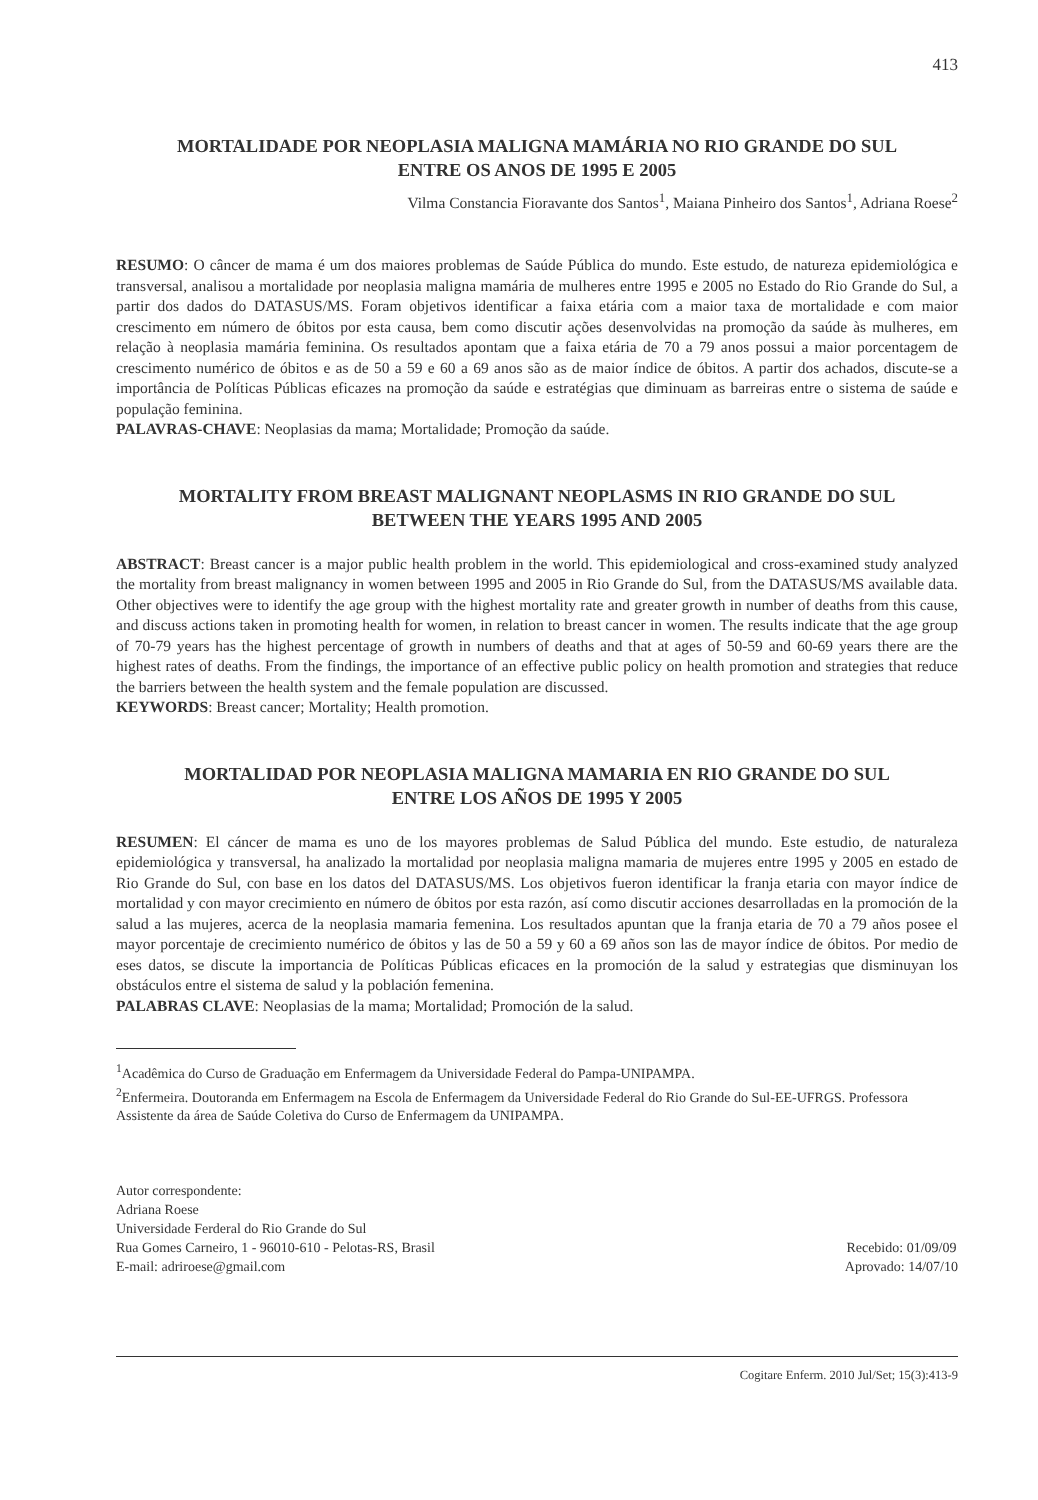413
MORTALIDADE POR NEOPLASIA MALIGNA MAMÁRIA NO RIO GRANDE DO SUL
ENTRE OS ANOS DE 1995 E 2005
Vilma Constancia Fioravante dos Santos<sup>1</sup>, Maiana Pinheiro dos Santos<sup>1</sup>, Adriana Roese<sup>2</sup>
RESUMO: O câncer de mama é um dos maiores problemas de Saúde Pública do mundo. Este estudo, de natureza epidemiológica e transversal, analisou a mortalidade por neoplasia maligna mamária de mulheres entre 1995 e 2005 no Estado do Rio Grande do Sul, a partir dos dados do DATASUS/MS. Foram objetivos identificar a faixa etária com a maior taxa de mortalidade e com maior crescimento em número de óbitos por esta causa, bem como discutir ações desenvolvidas na promoção da saúde às mulheres, em relação à neoplasia mamária feminina. Os resultados apontam que a faixa etária de 70 a 79 anos possui a maior porcentagem de crescimento numérico de óbitos e as de 50 a 59 e 60 a 69 anos são as de maior índice de óbitos. A partir dos achados, discute-se a importância de Políticas Públicas eficazes na promoção da saúde e estratégias que diminuam as barreiras entre o sistema de saúde e população feminina.
PALAVRAS-CHAVE: Neoplasias da mama; Mortalidade; Promoção da saúde.
MORTALITY FROM BREAST MALIGNANT NEOPLASMS IN RIO GRANDE DO SUL
BETWEEN THE YEARS 1995 AND 2005
ABSTRACT: Breast cancer is a major public health problem in the world. This epidemiological and cross-examined study analyzed the mortality from breast malignancy in women between 1995 and 2005 in Rio Grande do Sul, from the DATASUS/MS available data. Other objectives were to identify the age group with the highest mortality rate and greater growth in number of deaths from this cause, and discuss actions taken in promoting health for women, in relation to breast cancer in women. The results indicate that the age group of 70-79 years has the highest percentage of growth in numbers of deaths and that at ages of 50-59 and 60-69 years there are the highest rates of deaths. From the findings, the importance of an effective public policy on health promotion and strategies that reduce the barriers between the health system and the female population are discussed.
KEYWORDS: Breast cancer; Mortality; Health promotion.
MORTALIDAD POR NEOPLASIA MALIGNA MAMARIA EN RIO GRANDE DO SUL
ENTRE LOS AÑOS DE 1995 Y 2005
RESUMEN: El cáncer de mama es uno de los mayores problemas de Salud Pública del mundo. Este estudio, de naturaleza epidemiológica y transversal, ha analizado la mortalidad por neoplasia maligna mamaria de mujeres entre 1995 y 2005 en estado de Rio Grande do Sul, con base en los datos del DATASUS/MS. Los objetivos fueron identificar la franja etaria con mayor índice de mortalidad y con mayor crecimiento en número de óbitos por esta razón, así como discutir acciones desarrolladas en la promoción de la salud a las mujeres, acerca de la neoplasia mamaria femenina. Los resultados apuntan que la franja etaria de 70 a 79 años posee el mayor porcentaje de crecimiento numérico de óbitos y las de 50 a 59 y 60 a 69 años son las de mayor índice de óbitos. Por medio de eses datos, se discute la importancia de Políticas Públicas eficaces en la promoción de la salud y estrategias que disminuyan los obstáculos entre el sistema de salud y la población femenina.
PALABRAS CLAVE: Neoplasias de la mama; Mortalidad; Promoción de la salud.
<sup>1</sup> Acadêmica do Curso de Graduação em Enfermagem da Universidade Federal do Pampa-UNIPAMPA.
<sup>2</sup> Enfermeira. Doutoranda em Enfermagem na Escola de Enfermagem da Universidade Federal do Rio Grande do Sul-EE-UFRGS. Professora Assistente da área de Saúde Coletiva do Curso de Enfermagem da UNIPAMPA.
Autor correspondente:
Adriana Roese
Universidade Ferderal do Rio Grande do Sul
Rua Gomes Carneiro, 1 - 96010-610 - Pelotas-RS, Brasil
E-mail: adriroese@gmail.com
Recebido: 01/09/09
Aprovado: 14/07/10
Cogitare Enferm. 2010 Jul/Set; 15(3):413-9